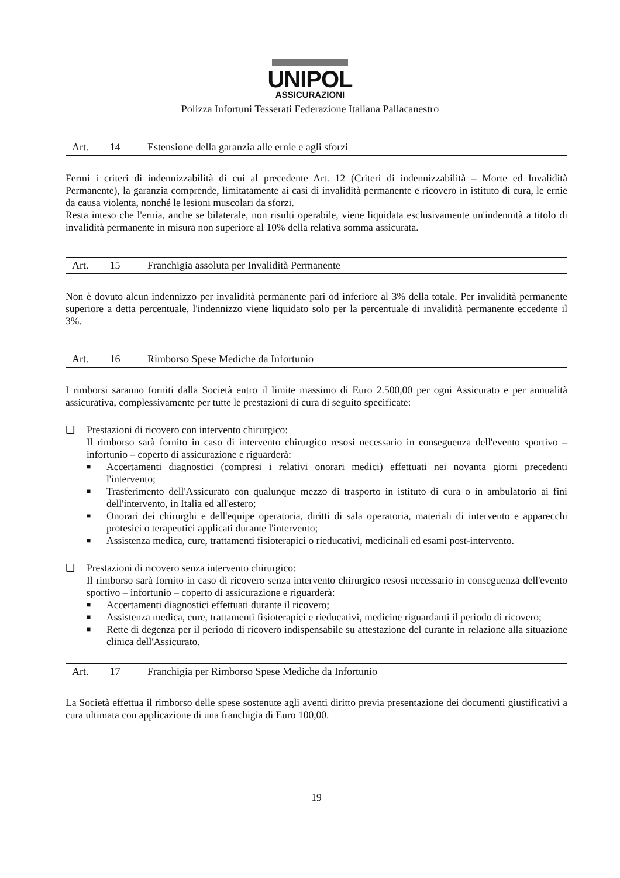UNIPOL
ASSICURAZIONI
Polizza Infortuni Tesserati Federazione Italiana Pallacanestro
Art. 14 Estensione della garanzia alle ernie e agli sforzi
Fermi i criteri di indennizzabilità di cui al precedente Art. 12 (Criteri di indennizzabilità – Morte ed Invalidità Permanente), la garanzia comprende, limitatamente ai casi di invalidità permanente e ricovero in istituto di cura, le ernie da causa violenta, nonché le lesioni muscolari da sforzi.
Resta inteso che l'ernia, anche se bilaterale, non risulti operabile, viene liquidata esclusivamente un'indennità a titolo di invalidità permanente in misura non superiore al 10% della relativa somma assicurata.
Art. 15 Franchigia assoluta per Invalidità Permanente
Non è dovuto alcun indennizzo per invalidità permanente pari od inferiore al 3% della totale. Per invalidità permanente superiore a detta percentuale, l'indennizzo viene liquidato solo per la percentuale di invalidità permanente eccedente il 3%.
Art. 16 Rimborso Spese Mediche da Infortunio
I rimborsi saranno forniti dalla Società entro il limite massimo di Euro 2.500,00 per ogni Assicurato e per annualità assicurativa, complessivamente per tutte le prestazioni di cura di seguito specificate:
❑ Prestazioni di ricovero con intervento chirurgico:
Il rimborso sarà fornito in caso di intervento chirurgico resosi necessario in conseguenza dell'evento sportivo – infortunio – coperto di assicurazione e riguarderà:
■ Accertamenti diagnostici (compresi i relativi onorari medici) effettuati nei novanta giorni precedenti l'intervento;
■ Trasferimento dell'Assicurato con qualunque mezzo di trasporto in istituto di cura o in ambulatorio ai fini dell'intervento, in Italia ed all'estero;
■ Onorari dei chirurghi e dell'equipe operatoria, diritti di sala operatoria, materiali di intervento e apparecchi protesici o terapeutici applicati durante l'intervento;
■ Assistenza medica, cure, trattamenti fisioterapici o rieducativi, medicinali ed esami post-intervento.
❑ Prestazioni di ricovero senza intervento chirurgico:
Il rimborso sarà fornito in caso di ricovero senza intervento chirurgico resosi necessario in conseguenza dell'evento sportivo – infortunio – coperto di assicurazione e riguarderà:
■ Accertamenti diagnostici effettuati durante il ricovero;
■ Assistenza medica, cure, trattamenti fisioterapici e rieducativi, medicine riguardanti il periodo di ricovero;
■ Rette di degenza per il periodo di ricovero indispensabile su attestazione del curante in relazione alla situazione clinica dell'Assicurato.
Art. 17 Franchigia per Rimborso Spese Mediche da Infortunio
La Società effettua il rimborso delle spese sostenute agli aventi diritto previa presentazione dei documenti giustificativi a cura ultimata con applicazione di una franchigia di Euro 100,00.
19